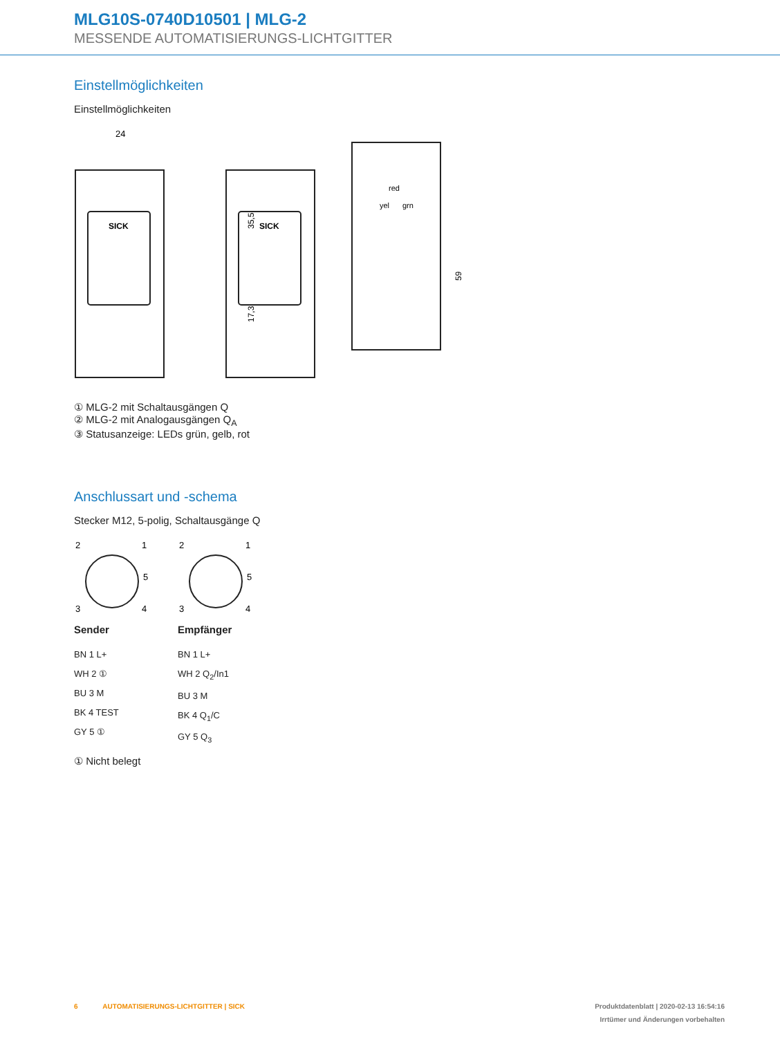MLG10S-0740D10501 | MLG-2
MESSENDE AUTOMATISIERUNGS-LICHTGITTER
Einstellmöglichkeiten
Einstellmöglichkeiten
SICK
24
35,5
17,3
SICK
red
yel
grn
59
① MLG-2 mit Schaltausgängen Q
② MLG-2 mit Analogausgängen Q<sub>A</sub>
③ Statusanzeige: LEDs grün, gelb, rot
Anschlussart und -schema
Stecker M12, 5-polig, Schaltausgänge Q
2
1
5
3
4
Sender
BN 1 L+
WH 2 ①
BU 3 M
BK 4 TEST
GY 5 ①
2
1
5
3
4
Empfänger
BN 1 L+
WH 2 Q<sub>2</sub>/In1
BU 3 M
BK 4 Q<sub>1</sub>/C
GY 5 Q<sub>3</sub>
① Nicht belegt
6 AUTOMATISIERUNGS-LICHTGITTER | SICK Produktdatenblatt | 2020-02-13 16:54:16
Irrtümer und Änderungen vorbehalten